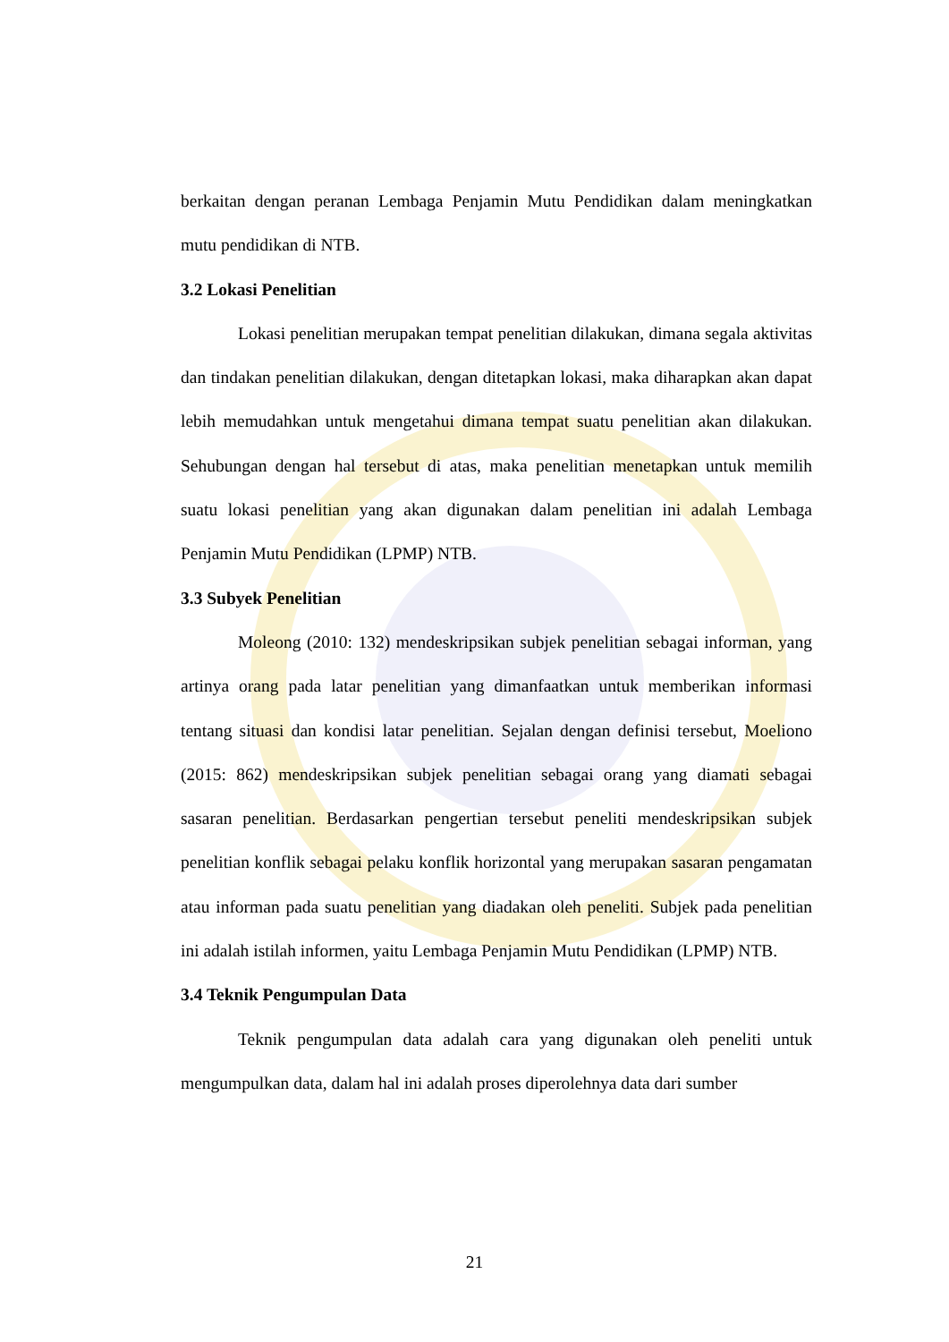berkaitan dengan peranan Lembaga Penjamin Mutu Pendidikan dalam meningkatkan mutu pendidikan di NTB.
3.2 Lokasi Penelitian
Lokasi penelitian merupakan tempat penelitian dilakukan, dimana segala aktivitas dan tindakan penelitian dilakukan, dengan ditetapkan lokasi, maka diharapkan akan dapat lebih memudahkan untuk mengetahui dimana tempat suatu penelitian akan dilakukan. Sehubungan dengan hal tersebut di atas, maka penelitian menetapkan untuk memilih suatu lokasi penelitian yang akan digunakan dalam penelitian ini adalah Lembaga Penjamin Mutu Pendidikan (LPMP) NTB.
3.3 Subyek Penelitian
Moleong (2010: 132) mendeskripsikan subjek penelitian sebagai informan, yang artinya orang pada latar penelitian yang dimanfaatkan untuk memberikan informasi tentang situasi dan kondisi latar penelitian. Sejalan dengan definisi tersebut, Moeliono (2015: 862) mendeskripsikan subjek penelitian sebagai orang yang diamati sebagai sasaran penelitian. Berdasarkan pengertian tersebut peneliti mendeskripsikan subjek penelitian konflik sebagai pelaku konflik horizontal yang merupakan sasaran pengamatan atau informan pada suatu penelitian yang diadakan oleh peneliti. Subjek pada penelitian ini adalah istilah informen, yaitu Lembaga Penjamin Mutu Pendidikan (LPMP) NTB.
3.4 Teknik Pengumpulan Data
Teknik pengumpulan data adalah cara yang digunakan oleh peneliti untuk mengumpulkan data, dalam hal ini adalah proses diperolehnya data dari sumber
21